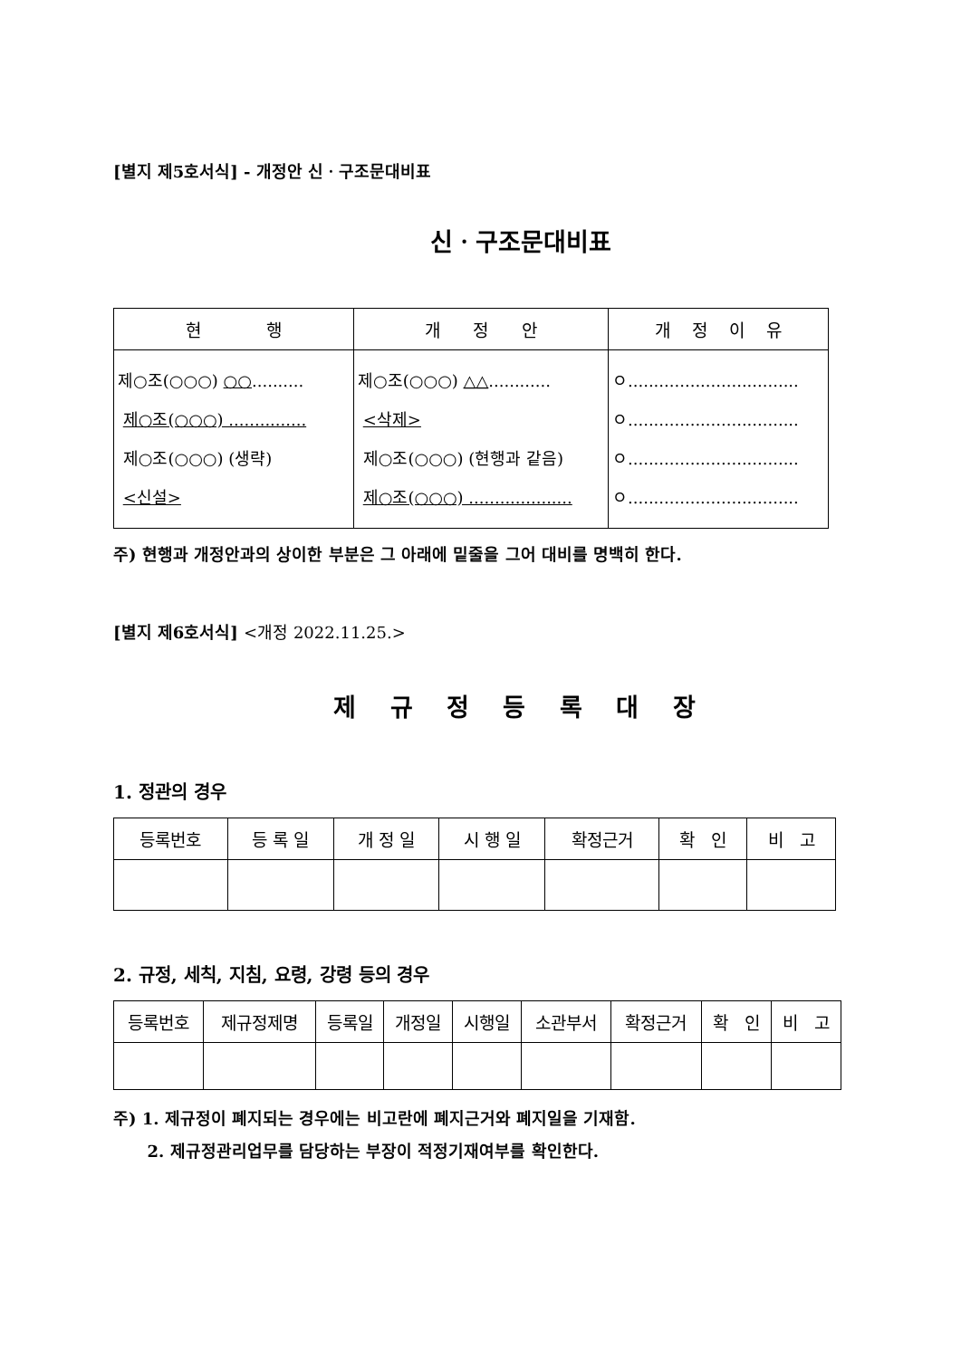[별지 제5호서식] - 개정안 신ㆍ구조문대비표
신ㆍ구조문대비표
| 현 행 | 개 정 안 | 개 정 이 유 |
| --- | --- | --- |
| 제○조(○○○) ○○ .......... 제○조(○○○) ............... 제○조(○○○) (생략) <신설> | 제○조(○○○) △△ ............ <삭제> 제○조(○○○) (현행과 같음) 제○조(○○○) .................... | ㅇ................................. ㅇ................................. ㅇ................................. ㅇ................................. |
주) 현행과 개정안과의 상이한 부분은 그 아래에 밑줄을 그어 대비를 명백히 한다.
[별지 제6호서식] <개정 2022.11.25.>
제 규 정 등 록 대 장
1. 정관의 경우
| 등록번호 | 등 록 일 | 개 정 일 | 시 행 일 | 확정근거 | 확 인 | 비 고 |
2. 규정, 세칙, 지침, 요령, 강령 등의 경우
| 등록번호 | 제규정제명 | 등록일 | 개정일 | 시행일 | 소관부서 | 확정근거 | 확 인 | 비 고 |
주) 1. 제규정이 폐지되는 경우에는 비고란에 폐지근거와 폐지일을 기재함.
2. 제규정관리업무를 담당하는 부장이 적정기재여부를 확인한다.